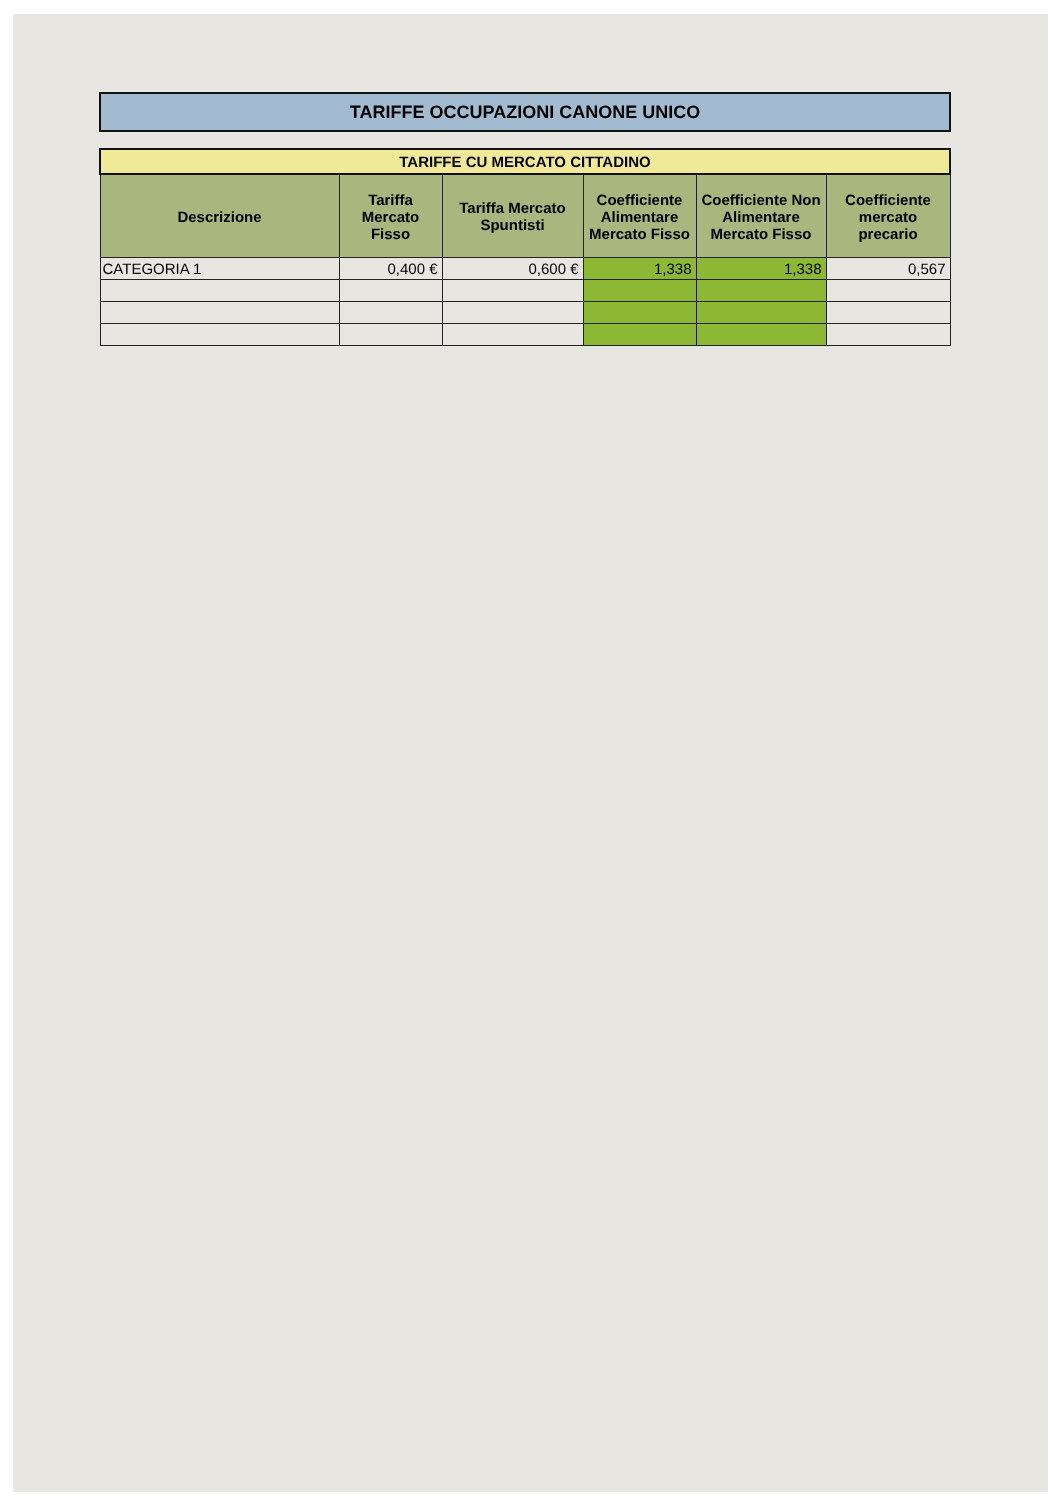TARIFFE OCCUPAZIONI CANONE UNICO
| TARIFFE CU MERCATO CITTADINO | | | | | |
| Descrizione | Tariffa Mercato Fisso | Tariffa Mercato Spuntisti | Coefficiente Alimentare Mercato Fisso | Coefficiente Non Alimentare Mercato Fisso | Coefficiente mercato precario |
| CATEGORIA 1 | 0,400 € | 0,600 € | 1,338 | 1,338 | 0,567 |